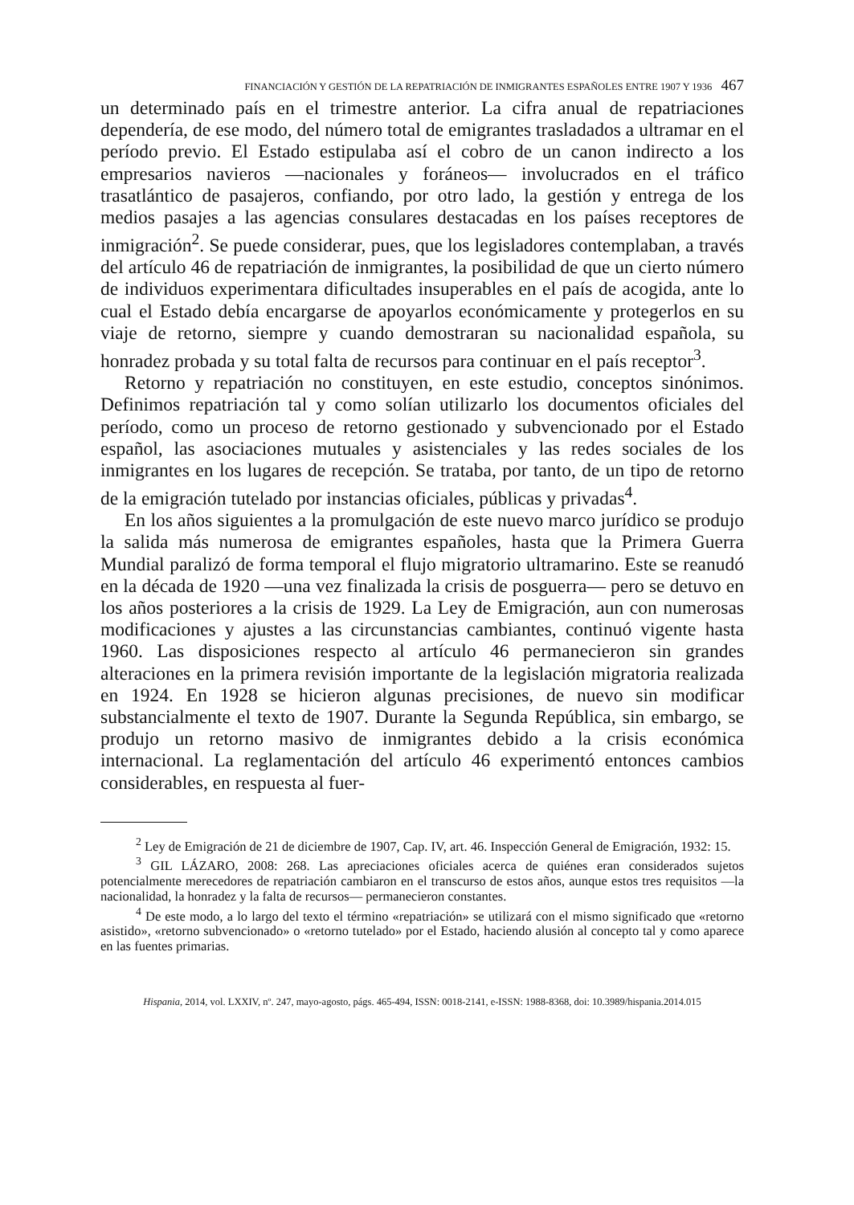FINANCIACIÓN Y GESTIÓN DE LA REPATRIACIÓN DE INMIGRANTES ESPAÑOLES ENTRE 1907 Y 1936 467
un determinado país en el trimestre anterior. La cifra anual de repatriaciones dependería, de ese modo, del número total de emigrantes trasladados a ultramar en el período previo. El Estado estipulaba así el cobro de un canon indirecto a los empresarios navieros —nacionales y foráneos— involucrados en el tráfico trasatlántico de pasajeros, confiando, por otro lado, la gestión y entrega de los medios pasajes a las agencias consulares destacadas en los países receptores de inmigración<sup>2</sup>. Se puede considerar, pues, que los legisladores contemplaban, a través del artículo 46 de repatriación de inmigrantes, la posibilidad de que un cierto número de individuos experimentara dificultades insuperables en el país de acogida, ante lo cual el Estado debía encargarse de apoyarlos económicamente y protegerlos en su viaje de retorno, siempre y cuando demostraran su nacionalidad española, su honradez probada y su total falta de recursos para continuar en el país receptor<sup>3</sup>.
Retorno y repatriación no constituyen, en este estudio, conceptos sinónimos. Definimos repatriación tal y como solían utilizarlo los documentos oficiales del período, como un proceso de retorno gestionado y subvencionado por el Estado español, las asociaciones mutuales y asistenciales y las redes sociales de los inmigrantes en los lugares de recepción. Se trataba, por tanto, de un tipo de retorno de la emigración tutelado por instancias oficiales, públicas y privadas<sup>4</sup>.
En los años siguientes a la promulgación de este nuevo marco jurídico se produjo la salida más numerosa de emigrantes españoles, hasta que la Primera Guerra Mundial paralizó de forma temporal el flujo migratorio ultramarino. Este se reanudó en la década de 1920 —una vez finalizada la crisis de posguerra— pero se detuvo en los años posteriores a la crisis de 1929. La Ley de Emigración, aun con numerosas modificaciones y ajustes a las circunstancias cambiantes, continuó vigente hasta 1960. Las disposiciones respecto al artículo 46 permanecieron sin grandes alteraciones en la primera revisión importante de la legislación migratoria realizada en 1924. En 1928 se hicieron algunas precisiones, de nuevo sin modificar substancialmente el texto de 1907. Durante la Segunda República, sin embargo, se produjo un retorno masivo de inmigrantes debido a la crisis económica internacional. La reglamentación del artículo 46 experimentó entonces cambios considerables, en respuesta al fuer-
<sup>2</sup> Ley de Emigración de 21 de diciembre de 1907, Cap. IV, art. 46. Inspección General de Emigración, 1932: 15.
<sup>3</sup> GIL LÁZARO, 2008: 268. Las apreciaciones oficiales acerca de quiénes eran considerados sujetos potencialmente merecedores de repatriación cambiaron en el transcurso de estos años, aunque estos tres requisitos —la nacionalidad, la honradez y la falta de recursos— permanecieron constantes.
<sup>4</sup> De este modo, a lo largo del texto el término «repatriación» se utilizará con el mismo significado que «retorno asistido», «retorno subvencionado» o «retorno tutelado» por el Estado, haciendo alusión al concepto tal y como aparece en las fuentes primarias.
Hispania, 2014, vol. LXXIV, nº. 247, mayo-agosto, págs. 465-494, ISSN: 0018-2141, e-ISSN: 1988-8368, doi: 10.3989/hispania.2014.015